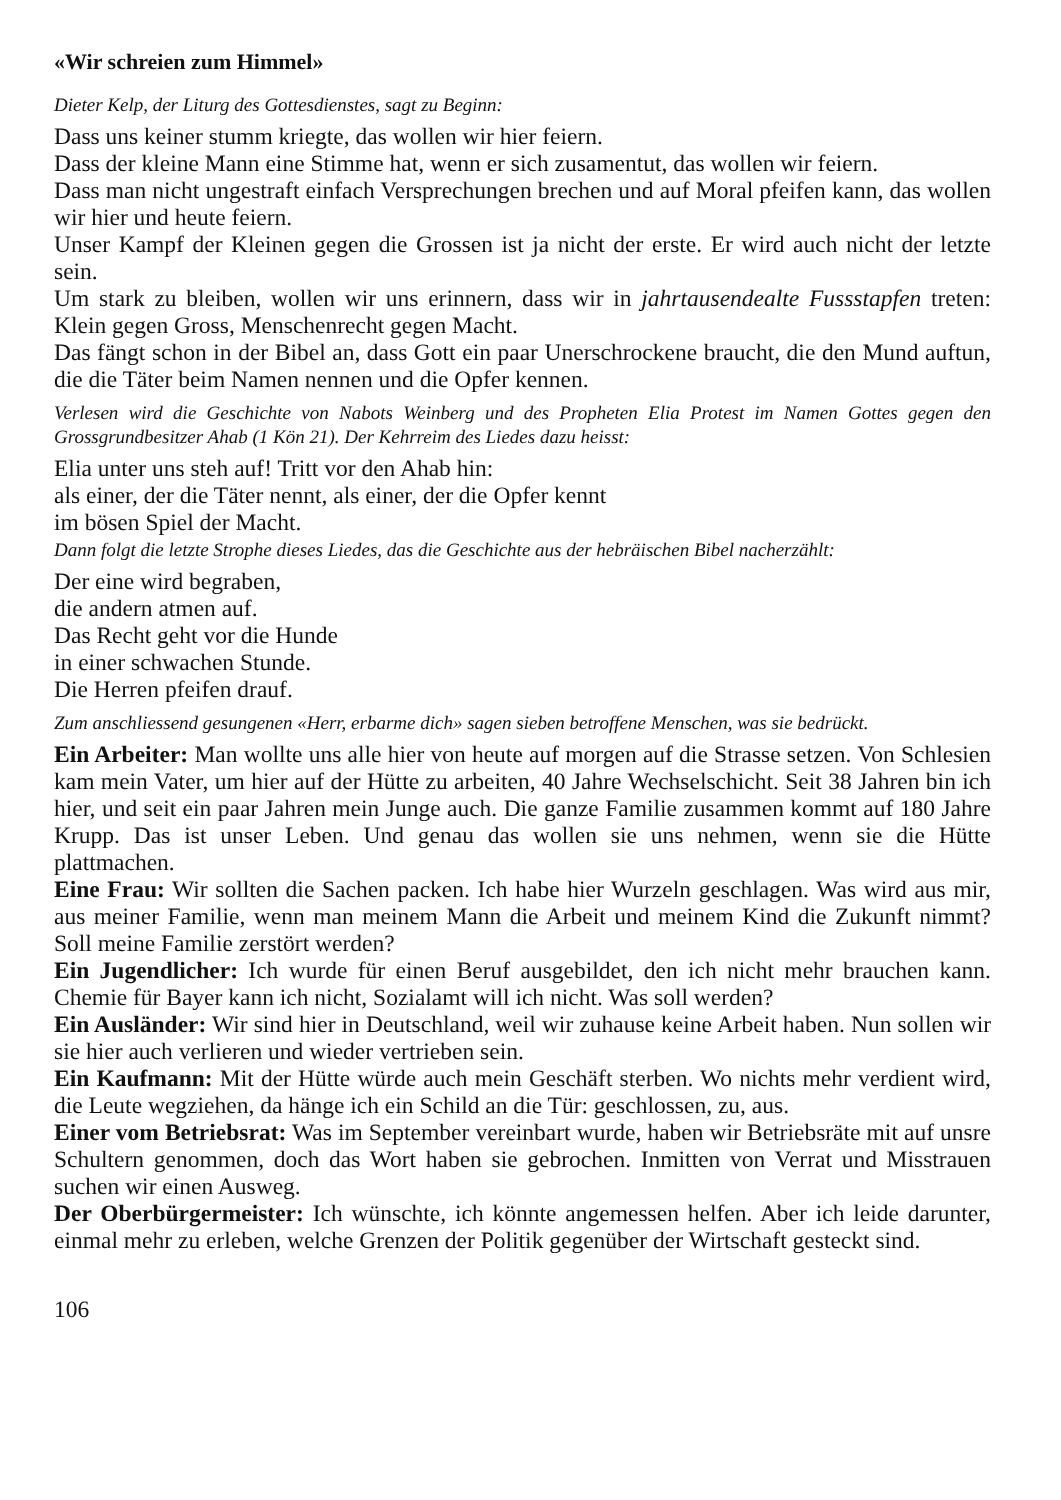«Wir schreien zum Himmel»
Dieter Kelp, der Liturg des Gottesdienstes, sagt zu Beginn:
Dass uns keiner stumm kriegte, das wollen wir hier feiern.
Dass der kleine Mann eine Stimme hat, wenn er sich zusamentut, das wollen wir feiern.
Dass man nicht ungestraft einfach Versprechungen brechen und auf Moral pfeifen kann, das wollen wir hier und heute feiern.
Unser Kampf der Kleinen gegen die Grossen ist ja nicht der erste. Er wird auch nicht der letzte sein.
Um stark zu bleiben, wollen wir uns erinnern, dass wir in jahrtausendealte Fussstapfen treten: Klein gegen Gross, Menschenrecht gegen Macht.
Das fängt schon in der Bibel an, dass Gott ein paar Unerschrockene braucht, die den Mund auftun, die die Täter beim Namen nennen und die Opfer kennen.
Verlesen wird die Geschichte von Nabots Weinberg und des Propheten Elia Protest im Namen Gottes gegen den Grossgrundbesitzer Ahab (1 Kön 21). Der Kehrreim des Liedes dazu heisst:
Elia unter uns steh auf! Tritt vor den Ahab hin:
als einer, der die Täter nennt, als einer, der die Opfer kennt
im bösen Spiel der Macht.
Dann folgt die letzte Strophe dieses Liedes, das die Geschichte aus der hebräischen Bibel nacherzählt:
Der eine wird begraben,
die andern atmen auf.
Das Recht geht vor die Hunde
in einer schwachen Stunde.
Die Herren pfeifen drauf.
Zum anschliessend gesungenen «Herr, erbarme dich» sagen sieben betroffene Menschen, was sie bedrückt.
Ein Arbeiter: Man wollte uns alle hier von heute auf morgen auf die Strasse setzen. Von Schlesien kam mein Vater, um hier auf der Hütte zu arbeiten, 40 Jahre Wechselschicht. Seit 38 Jahren bin ich hier, und seit ein paar Jahren mein Junge auch. Die ganze Familie zusammen kommt auf 180 Jahre Krupp. Das ist unser Leben. Und genau das wollen sie uns nehmen, wenn sie die Hütte plattmachen.
Eine Frau: Wir sollten die Sachen packen. Ich habe hier Wurzeln geschlagen. Was wird aus mir, aus meiner Familie, wenn man meinem Mann die Arbeit und meinem Kind die Zukunft nimmt? Soll meine Familie zerstört werden?
Ein Jugendlicher: Ich wurde für einen Beruf ausgebildet, den ich nicht mehr brauchen kann. Chemie für Bayer kann ich nicht, Sozialamt will ich nicht. Was soll werden?
Ein Ausländer: Wir sind hier in Deutschland, weil wir zuhause keine Arbeit haben. Nun sollen wir sie hier auch verlieren und wieder vertrieben sein.
Ein Kaufmann: Mit der Hütte würde auch mein Geschäft sterben. Wo nichts mehr verdient wird, die Leute wegziehen, da hänge ich ein Schild an die Tür: geschlossen, zu, aus.
Einer vom Betriebsrat: Was im September vereinbart wurde, haben wir Betriebsräte mit auf unsre Schultern genommen, doch das Wort haben sie gebrochen. Inmitten von Verrat und Misstrauen suchen wir einen Ausweg.
Der Oberbürgermeister: Ich wünschte, ich könnte angemessen helfen. Aber ich leide darunter, einmal mehr zu erleben, welche Grenzen der Politik gegenüber der Wirtschaft gesteckt sind.
106